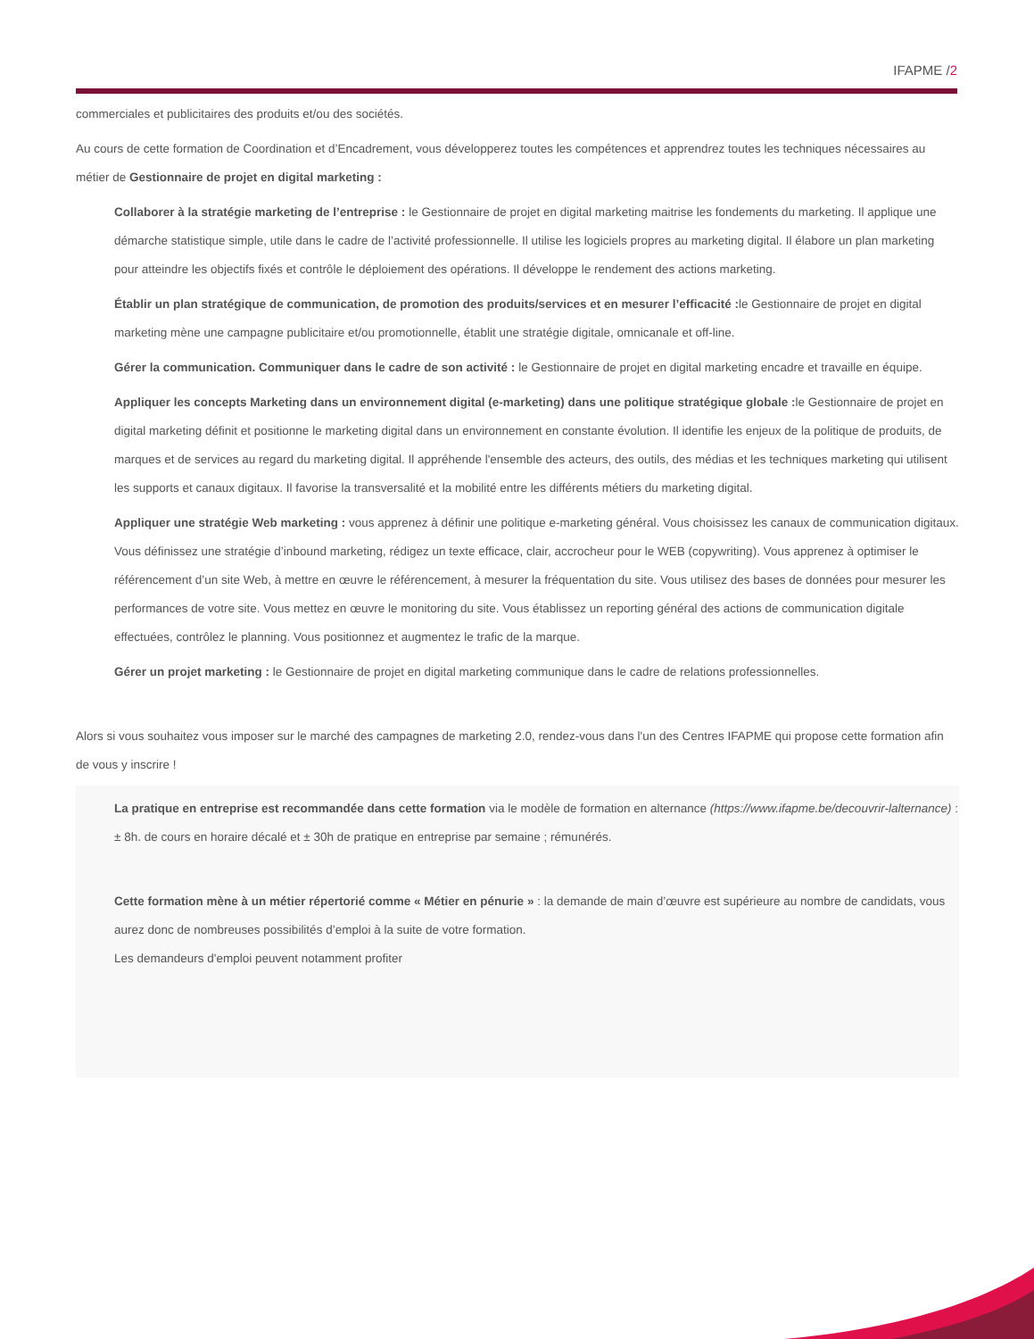IFAPME /2
commerciales et publicitaires des produits et/ou des sociétés.
Au cours de cette formation de Coordination et d’Encadrement, vous développerez toutes les compétences et apprendrez toutes les techniques nécessaires au métier de Gestionnaire de projet en digital marketing :
Collaborer à la stratégie marketing de l’entreprise : le Gestionnaire de projet en digital marketing maitrise les fondements du marketing. Il applique une démarche statistique simple, utile dans le cadre de l’activité professionnelle. Il utilise les logiciels propres au marketing digital. Il élabore un plan marketing pour atteindre les objectifs fixés et contrôle le déploiement des opérations. Il développe le rendement des actions marketing.
Établir un plan stratégique de communication, de promotion des produits/services et en mesurer l’efficacité : le Gestionnaire de projet en digital marketing mène une campagne publicitaire et/ou promotionnelle, établit une stratégie digitale, omnicanale et off-line.
Gérer la communication. Communiquer dans le cadre de son activité : le Gestionnaire de projet en digital marketing encadre et travaille en équipe.
Appliquer les concepts Marketing dans un environnement digital (e-marketing) dans une politique stratégique globale : le Gestionnaire de projet en digital marketing définit et positionne le marketing digital dans un environnement en constante évolution. Il identifie les enjeux de la politique de produits, de marques et de services au regard du marketing digital. Il appréhende l'ensemble des acteurs, des outils, des médias et les techniques marketing qui utilisent les supports et canaux digitaux. Il favorise la transversalité et la mobilité entre les différents métiers du marketing digital.
Appliquer une stratégie Web marketing : vous apprenez à définir une politique e-marketing général. Vous choisissez les canaux de communication digitaux. Vous définissez une stratégie d’inbound marketing, rédigez un texte efficace, clair, accrocheur pour le WEB (copywriting). Vous apprenez à optimiser le référencement d’un site Web, à mettre en œuvre le référencement, à mesurer la fréquentation du site. Vous utilisez des bases de données pour mesurer les performances de votre site. Vous mettez en œuvre le monitoring du site. Vous établissez un reporting général des actions de communication digitale effectuées, contrôlez le planning. Vous positionnez et augmentez le trafic de la marque.
Gérer un projet marketing : le Gestionnaire de projet en digital marketing communique dans le cadre de relations professionnelles.
Alors si vous souhaitez vous imposer sur le marché des campagnes de marketing 2.0, rendez-vous dans l'un des Centres IFAPME qui propose cette formation afin de vous y inscrire !
La pratique en entreprise est recommandée dans cette formation via le modèle de formation en alternance (https://www.ifapme.be/decouvrir-lalternance) : ± 8h. de cours en horaire décalé et ± 30h de pratique en entreprise par semaine ; rémunérés.
Cette formation mène à un métier répertorié comme « Métier en pénurie » : la demande de main d’œuvre est supérieure au nombre de candidats, vous aurez donc de nombreuses possibilités d’emploi à la suite de votre formation.
Les demandeurs d'emploi peuvent notamment profiter